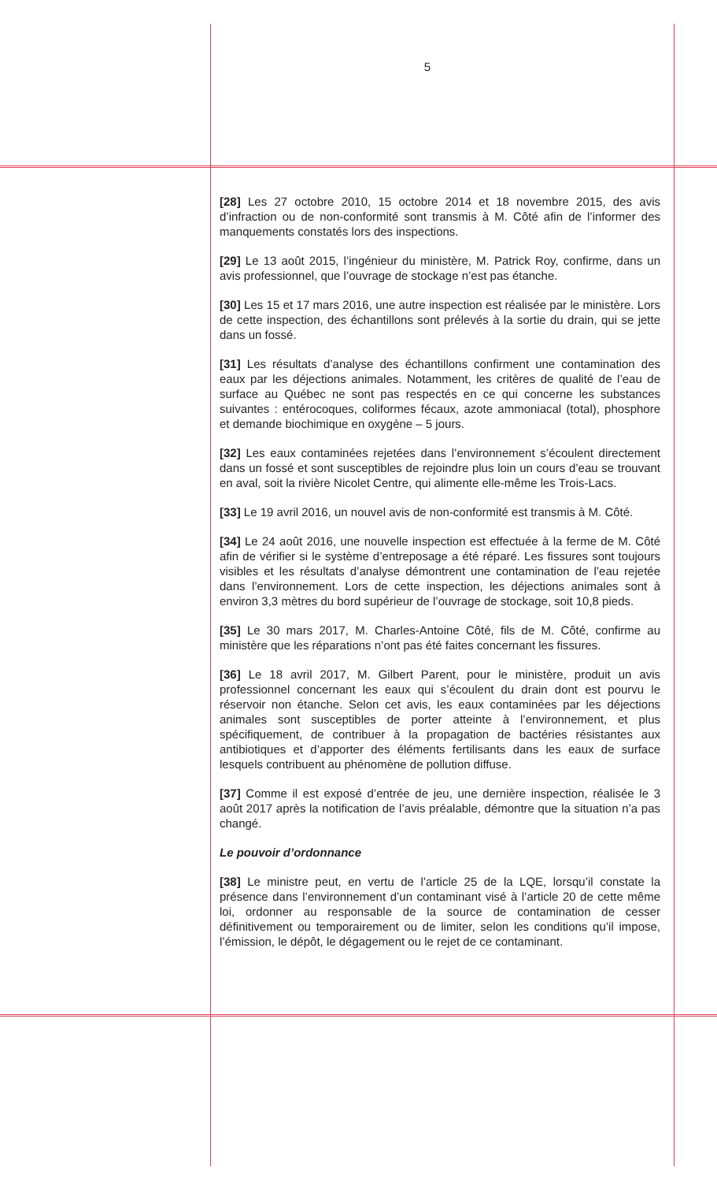5
[28] Les 27 octobre 2010, 15 octobre 2014 et 18 novembre 2015, des avis d’infraction ou de non-conformité sont transmis à M. Côté afin de l’informer des manquements constatés lors des inspections.
[29] Le 13 août 2015, l’ingénieur du ministère, M. Patrick Roy, confirme, dans un avis professionnel, que l’ouvrage de stockage n’est pas étanche.
[30] Les 15 et 17 mars 2016, une autre inspection est réalisée par le ministère. Lors de cette inspection, des échantillons sont prélevés à la sortie du drain, qui se jette dans un fossé.
[31] Les résultats d’analyse des échantillons confirment une contamination des eaux par les déjections animales. Notamment, les critères de qualité de l’eau de surface au Québec ne sont pas respectés en ce qui concerne les substances suivantes : entérocoques, coliformes fécaux, azote ammoniacal (total), phosphore et demande biochimique en oxygène – 5 jours.
[32] Les eaux contaminées rejetées dans l’environnement s’écoulent directement dans un fossé et sont susceptibles de rejoindre plus loin un cours d’eau se trouvant en aval, soit la rivière Nicolet Centre, qui alimente elle-même les Trois-Lacs.
[33] Le 19 avril 2016, un nouvel avis de non-conformité est transmis à M. Côté.
[34] Le 24 août 2016, une nouvelle inspection est effectuée à la ferme de M. Côté afin de vérifier si le système d’entreposage a été réparé. Les fissures sont toujours visibles et les résultats d’analyse démontrent une contamination de l’eau rejetée dans l’environnement. Lors de cette inspection, les déjections animales sont à environ 3,3 mètres du bord supérieur de l’ouvrage de stockage, soit 10,8 pieds.
[35] Le 30 mars 2017, M. Charles-Antoine Côté, fils de M. Côté, confirme au ministère que les réparations n’ont pas été faites concernant les fissures.
[36] Le 18 avril 2017, M. Gilbert Parent, pour le ministère, produit un avis professionnel concernant les eaux qui s’écoulent du drain dont est pourvu le réservoir non étanche. Selon cet avis, les eaux contaminées par les déjections animales sont susceptibles de porter atteinte à l’environnement, et plus spécifiquement, de contribuer à la propagation de bactéries résistantes aux antibiotiques et d’apporter des éléments fertilisants dans les eaux de surface lesquels contribuent au phénomène de pollution diffuse.
[37] Comme il est exposé d’entrée de jeu, une dernière inspection, réalisée le 3 août 2017 après la notification de l’avis préalable, démontre que la situation n’a pas changé.
Le pouvoir d’ordonnance
[38] Le ministre peut, en vertu de l’article 25 de la LQE, lorsqu’il constate la présence dans l’environnement d’un contaminant visé à l’article 20 de cette même loi, ordonner au responsable de la source de contamination de cesser définitivement ou temporairement ou de limiter, selon les conditions qu’il impose, l’émission, le dépôt, le dégagement ou le rejet de ce contaminant.